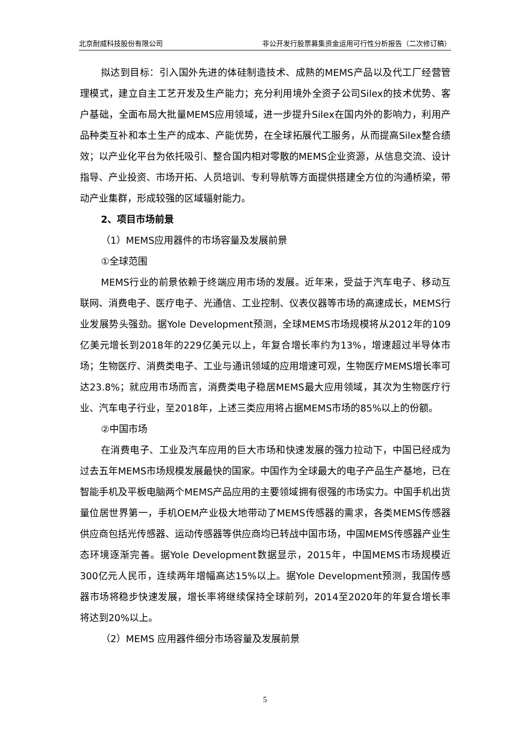北京耐威科技股份有限公司 非公开发行股票募集资金运用可行性分析报告（二次修订稿）
拟达到目标：引入国外先进的体硅制造技术、成熟的MEMS产品以及代工厂经营管理模式，建立自主工艺开发及生产能力；充分利用境外全资子公司Silex的技术优势、客户基础，全面布局大批量MEMS应用领域，进一步提升Silex在国内外的影响力，利用产品种类互补和本土生产的成本、产能优势，在全球拓展代工服务，从而提高Silex整合绩效；以产业化平台为依托吸引、整合国内相对零散的MEMS企业资源，从信息交流、设计指导、产业投资、市场开拓、人员培训、专利导航等方面提供搭建全方位的沟通桥梁，带动产业集群，形成较强的区域辐射能力。
2、项目市场前景
（1）MEMS应用器件的市场容量及发展前景
①全球范围
MEMS行业的前景依赖于终端应用市场的发展。近年来，受益于汽车电子、移动互联网、消费电子、医疗电子、光通信、工业控制、仪表仪器等市场的高速成长，MEMS行业发展势头强劲。据Yole Development预测，全球MEMS市场规模将从2012年的109亿美元增长到2018年的229亿美元以上，年复合增长率约为13%，增速超过半导体市场；生物医疗、消费类电子、工业与通讯领域的应用增速可观，生物医疗MEMS增长率可达23.8%；就应用市场而言，消费类电子稳居MEMS最大应用领域，其次为生物医疗行业、汽车电子行业，至2018年，上述三类应用将占据MEMS市场的85%以上的份额。
②中国市场
在消费电子、工业及汽车应用的巨大市场和快速发展的强力拉动下，中国已经成为过去五年MEMS市场规模发展最快的国家。中国作为全球最大的电子产品生产基地，已在智能手机及平板电脑两个MEMS产品应用的主要领域拥有很强的市场实力。中国手机出货量位居世界第一，手机OEM产业极大地带动了MEMS传感器的需求，各类MEMS传感器供应商包括光传感器、运动传感器等供应商均已转战中国市场，中国MEMS传感器产业生态环境逐渐完善。据Yole Development数据显示，2015年，中国MEMS市场规模近300亿元人民币，连续两年增幅高达15%以上。据Yole Development预测，我国传感器市场将稳步快速发展，增长率将继续保持全球前列，2014至2020年的年复合增长率将达到20%以上。
（2）MEMS 应用器件细分市场容量及发展前景
5